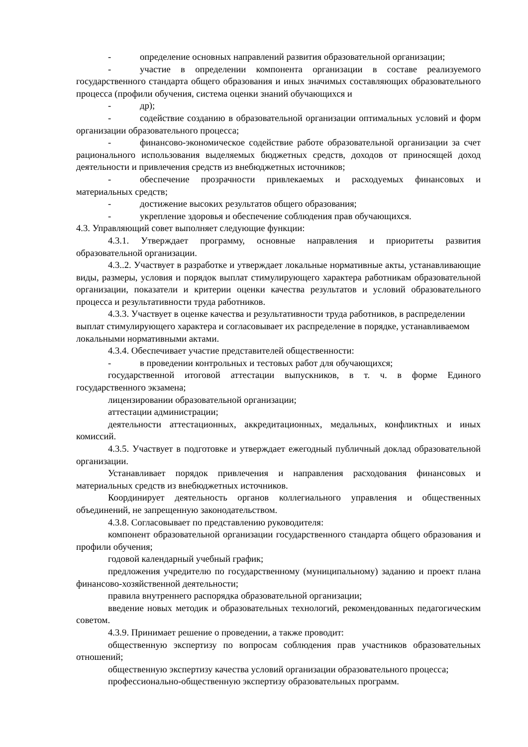- определение основных направлений развития образовательной организации;
- участие в определении компонента организации в составе реализуемого государственного стандарта общего образования и иных значимых составляющих образовательного процесса (профили обучения, система оценки знаний обучающихся и
- др);
- содействие созданию в образовательной организации оптимальных условий и форм организации образовательного процесса;
- финансово-экономическое содействие работе образовательной организации за счет рационального использования выделяемых бюджетных средств, доходов от приносящей доход деятельности и привлечения средств из внебюджетных источников;
- обеспечение прозрачности привлекаемых и расходуемых финансовых и материальных средств;
- достижение высоких результатов общего образования;
- укрепление здоровья и обеспечение соблюдения прав обучающихся.
4.3. Управляющий совет выполняет следующие функции:
4.3.1. Утверждает программу, основные направления и приоритеты развития образовательной организации.
4.3..2. Участвует в разработке и утверждает локальные нормативные акты, устанавливающие виды, размеры, условия и порядок выплат стимулирующего характера работникам образовательной организации, показатели и критерии оценки качества результатов и условий образовательного процесса и результативности труда работников.
4.3.3. Участвует в оценке качества и результативности труда работников, в распределении выплат стимулирующего характера и согласовывает их распределение в порядке, устанавливаемом локальными нормативными актами.
4.3.4. Обеспечивает участие представителей общественности:
- в проведении контрольных и тестовых работ для обучающихся;
государственной итоговой аттестации выпускников, в т. ч. в форме Единого государственного экзамена;
лицензировании образовательной организации;
аттестации администрации;
деятельности аттестационных, аккредитационных, медальных, конфликтных и иных комиссий.
4.3.5. Участвует в подготовке и утверждает ежегодный публичный доклад образовательной организации.
Устанавливает порядок привлечения и направления расходования финансовых и материальных средств из внебюджетных источников.
Координирует деятельность органов коллегиального управления и общественных объединений, не запрещенную законодательством.
4.3.8. Согласовывает по представлению руководителя:
компонент образовательной организации государственного стандарта общего образования и профили обучения;
годовой календарный учебный график;
предложения учредителю по государственному (муниципальному) заданию и проект плана финансово-хозяйственной деятельности;
правила внутреннего распорядка образовательной организации;
введение новых методик и образовательных технологий, рекомендованных педагогическим советом.
4.3.9. Принимает решение о проведении, а также проводит:
общественную экспертизу по вопросам соблюдения прав участников образовательных отношений;
общественную экспертизу качества условий организации образовательного процесса;
профессионально-общественную экспертизу образовательных программ.